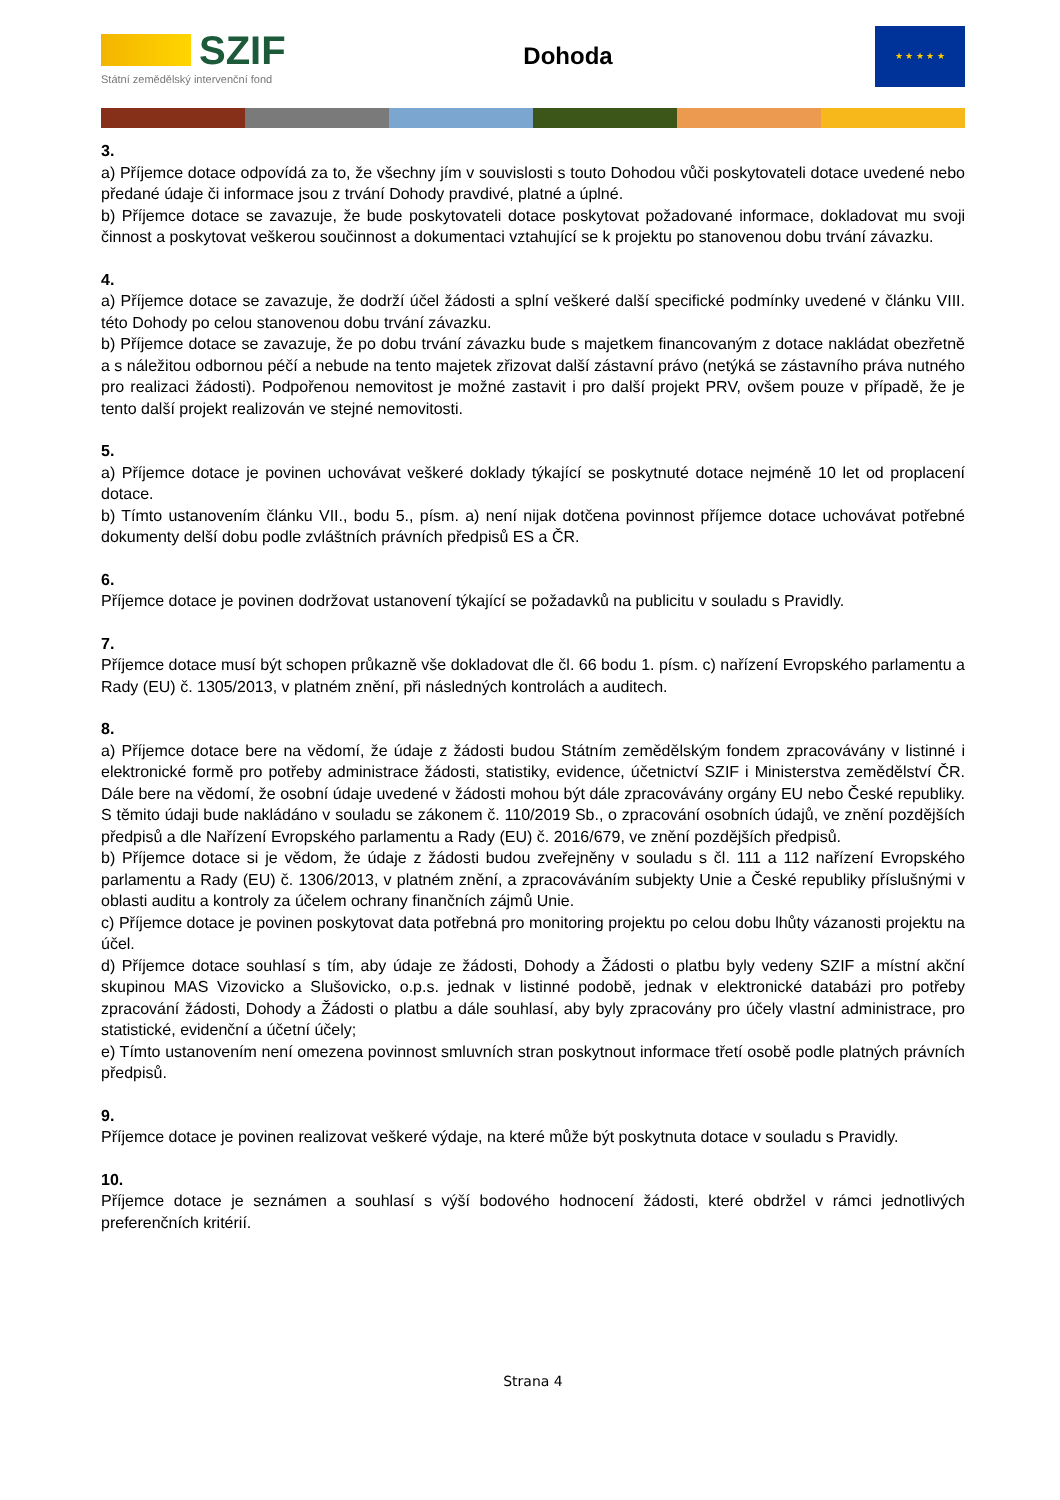SZIF
Státní zemědělský intervenční fond
Dohoda
★ ★ ★ ★ ★
3.
a) Příjemce dotace odpovídá za to, že všechny jím v souvislosti s touto Dohodou vůči poskytovateli dotace uvedené nebo předané údaje či informace jsou z trvání Dohody pravdivé, platné a úplné.
b) Příjemce dotace se zavazuje, že bude poskytovateli dotace poskytovat požadované informace, dokladovat mu svoji činnost a poskytovat veškerou součinnost a dokumentaci vztahující se k projektu po stanovenou dobu trvání závazku.
4.
a) Příjemce dotace se zavazuje, že dodrží účel žádosti a splní veškeré další specifické podmínky uvedené v článku VIII. této Dohody po celou stanovenou dobu trvání závazku.
b) Příjemce dotace se zavazuje, že po dobu trvání závazku bude s majetkem financovaným z dotace nakládat obezřetně a s náležitou odbornou péčí a nebude na tento majetek zřizovat další zástavní právo (netýká se zástavního práva nutného pro realizaci žádosti). Podpořenou nemovitost je možné zastavit i pro další projekt PRV, ovšem pouze v případě, že je tento další projekt realizován ve stejné nemovitosti.
5.
a) Příjemce dotace je povinen uchovávat veškeré doklady týkající se poskytnuté dotace nejméně 10 let od proplacení dotace.
b) Tímto ustanovením článku VII., bodu 5., písm. a) není nijak dotčena povinnost příjemce dotace uchovávat potřebné dokumenty delší dobu podle zvláštních právních předpisů ES a ČR.
6.
Příjemce dotace je povinen dodržovat ustanovení týkající se požadavků na publicitu v souladu s Pravidly.
7.
Příjemce dotace musí být schopen průkazně vše dokladovat dle čl. 66 bodu 1. písm. c) nařízení Evropského parlamentu a Rady (EU) č. 1305/2013, v platném znění, při následných kontrolách a auditech.
8.
a) Příjemce dotace bere na vědomí, že údaje z žádosti budou Státním zemědělským fondem zpracovávány v listinné i elektronické formě pro potřeby administrace žádosti, statistiky, evidence, účetnictví SZIF i Ministerstva zemědělství ČR. Dále bere na vědomí, že osobní údaje uvedené v žádosti mohou být dále zpracovávány orgány EU nebo České republiky. S těmito údaji bude nakládáno v souladu se zákonem č. 110/2019 Sb., o zpracování osobních údajů, ve znění pozdějších předpisů a dle Nařízení Evropského parlamentu a Rady (EU) č. 2016/679, ve znění pozdějších předpisů.
b) Příjemce dotace si je vědom, že údaje z žádosti budou zveřejněny v souladu s čl. 111 a 112 nařízení Evropského parlamentu a Rady (EU) č. 1306/2013, v platném znění, a zpracováváním subjekty Unie a České republiky příslušnými v oblasti auditu a kontroly za účelem ochrany finančních zájmů Unie.
c) Příjemce dotace je povinen poskytovat data potřebná pro monitoring projektu po celou dobu lhůty vázanosti projektu na účel.
d) Příjemce dotace souhlasí s tím, aby údaje ze žádosti, Dohody a Žádosti o platbu byly vedeny SZIF a místní akční skupinou MAS Vizovicko a Slušovicko, o.p.s. jednak v listinné podobě, jednak v elektronické databázi pro potřeby zpracování žádosti, Dohody a Žádosti o platbu a dále souhlasí, aby byly zpracovány pro účely vlastní administrace, pro statistické, evidenční a účetní účely;
e) Tímto ustanovením není omezena povinnost smluvních stran poskytnout informace třetí osobě podle platných právních předpisů.
9.
Příjemce dotace je povinen realizovat veškeré výdaje, na které může být poskytnuta dotace v souladu s Pravidly.
10.
Příjemce dotace je seznámen a souhlasí s výší bodového hodnocení žádosti, které obdržel v rámci jednotlivých preferenčních kritérií.
Strana 4